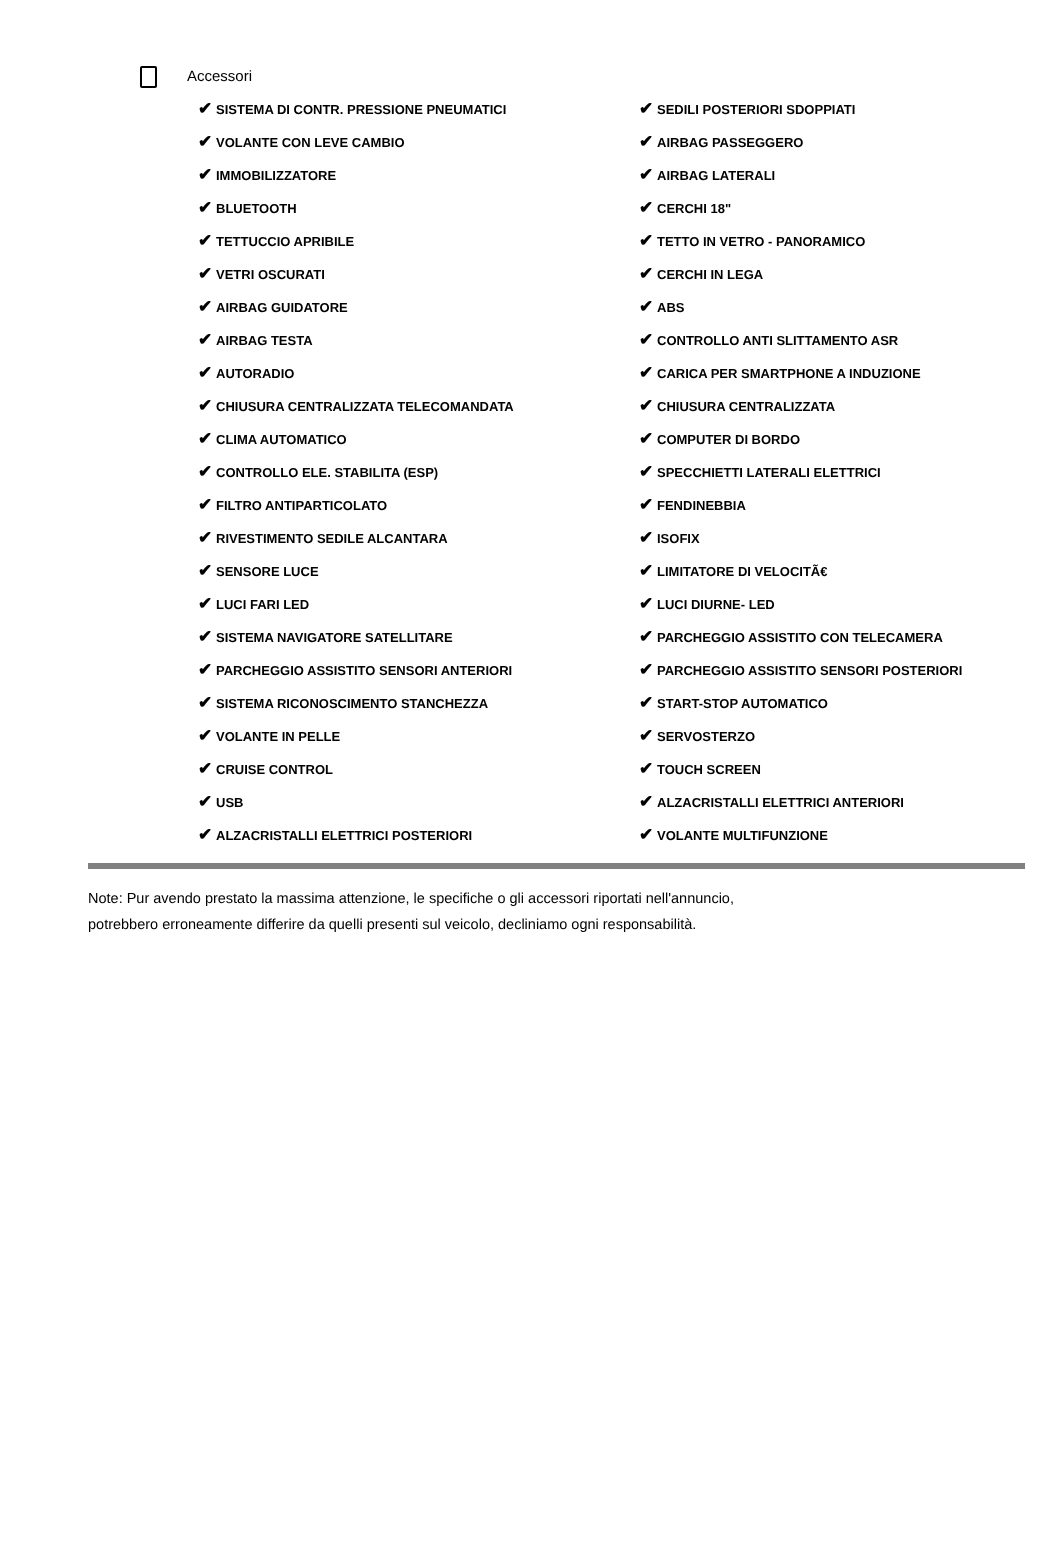Accessori
✔ SISTEMA DI CONTR. PRESSIONE PNEUMATICI
✔ SEDILI POSTERIORI SDOPPIATI
✔ VOLANTE CON LEVE CAMBIO
✔ AIRBAG PASSEGGERO
✔ IMMOBILIZZATORE
✔ AIRBAG LATERALI
✔ BLUETOOTH
✔ CERCHI 18"
✔ TETTUCCIO APRIBILE
✔ TETTO IN VETRO - PANORAMICO
✔ VETRI OSCURATI
✔ CERCHI IN LEGA
✔ AIRBAG GUIDATORE
✔ ABS
✔ AIRBAG TESTA
✔ CONTROLLO ANTI SLITTAMENTO ASR
✔ AUTORADIO
✔ CARICA PER SMARTPHONE A INDUZIONE
✔ CHIUSURA CENTRALIZZATA TELECOMANDATA
✔ CHIUSURA CENTRALIZZATA
✔ CLIMA AUTOMATICO
✔ COMPUTER DI BORDO
✔ CONTROLLO ELE. STABILITA (ESP)
✔ SPECCHIETTI LATERALI ELETTRICI
✔ FILTRO ANTIPARTICOLATO
✔ FENDINEBBIA
✔ RIVESTIMENTO SEDILE ALCANTARA
✔ ISOFIX
✔ SENSORE LUCE
✔ LIMITATORE DI VELOCITÃ€
✔ LUCI FARI LED
✔ LUCI DIURNE- LED
✔ SISTEMA NAVIGATORE SATELLITARE
✔ PARCHEGGIO ASSISTITO CON TELECAMERA
✔ PARCHEGGIO ASSISTITO SENSORI ANTERIORI
✔ PARCHEGGIO ASSISTITO SENSORI POSTERIORI
✔ SISTEMA RICONOSCIMENTO STANCHEZZA
✔ START-STOP AUTOMATICO
✔ VOLANTE IN PELLE
✔ SERVOSTERZO
✔ CRUISE CONTROL
✔ TOUCH SCREEN
✔ USB
✔ ALZACRISTALLI ELETTRICI ANTERIORI
✔ ALZACRISTALLI ELETTRICI POSTERIORI
✔ VOLANTE MULTIFUNZIONE
Note: Pur avendo prestato la massima attenzione, le specifiche o gli accessori riportati nell'annuncio,
potrebbero erroneamente differire da quelli presenti sul veicolo, decliniamo ogni responsabilità.